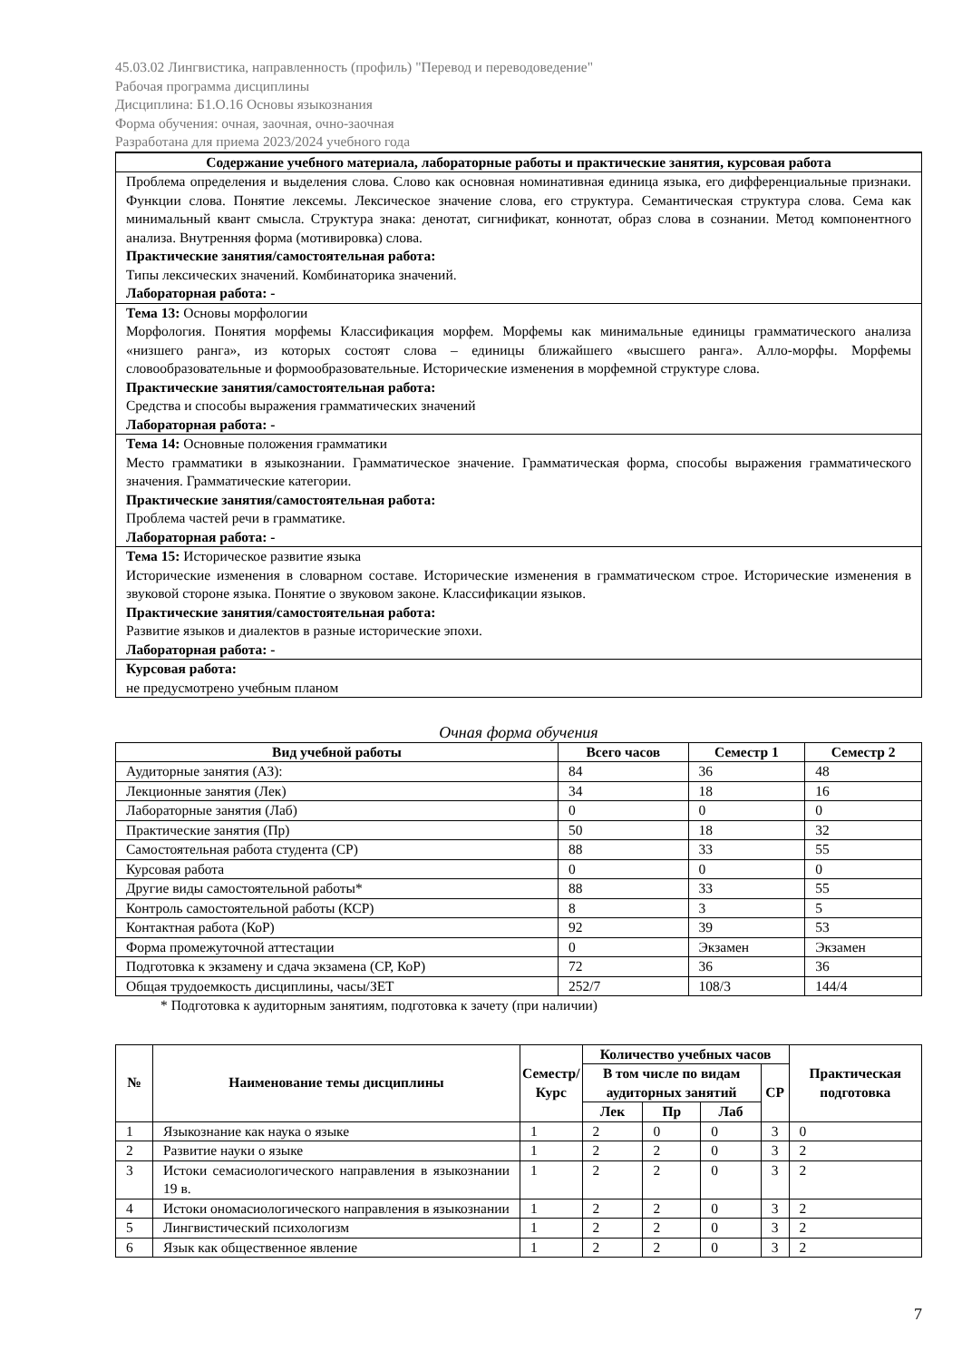45.03.02 Лингвистика, направленность (профиль) "Перевод и переводоведение"
Рабочая программа дисциплины
Дисциплина: Б1.О.16 Основы языкознания
Форма обучения: очная, заочная, очно-заочная
Разработана для приема 2023/2024 учебного года
| Содержание учебного материала, лабораторные работы и практические занятия, курсовая работа |
| --- |
| Проблема определения и выделения слова. Слово как основная номинативная единица языка, его дифференциальные признаки. Функции слова. Понятие лексемы. Лексическое значение слова, его структура. Семантическая структура слова. Сема как минимальный квант смысла. Структура знака: денотат, сигнификат, коннотат, образ слова в сознании. Метод компонентного анализа. Внутренняя форма (мотивировка) слова. Практические занятия/самостоятельная работа: Типы лексических значений. Комбинаторика значений. Лабораторная работа: - |
| Тема 13: Основы морфологии Морфология. Понятия морфемы Классификация морфем. Морфемы как минимальные единицы грамматического анализа «низшего ранга», из которых состоят слова – единицы ближайшего «высшего ранга». Алло-морфы. Морфемы словообразовательные и формообразовательные. Исторические изменения в морфемной структуре слова. Практические занятия/самостоятельная работа: Средства и способы выражения грамматических значений Лабораторная работа: - |
| Тема 14: Основные положения грамматики Место грамматики в языкознании. Грамматическое значение. Грамматическая форма, способы выражения грамматического значения. Грамматические категории. Практические занятия/самостоятельная работа: Проблема частей речи в грамматике. Лабораторная работа: - |
| Тема 15: Историческое развитие языка Исторические изменения в словарном составе. Исторические изменения в грамматическом строе. Исторические изменения в звуковой стороне языка. Понятие о звуковом законе. Классификации языков. Практические занятия/самостоятельная работа: Развитие языков и диалектов в разные исторические эпохи. Лабораторная работа: - |
| Курсовая работа: не предусмотрено учебным планом |
Очная форма обучения
| Вид учебной работы | Всего часов | Семестр 1 | Семестр 2 |
| --- | --- | --- | --- |
| Аудиторные занятия (АЗ): | 84 | 36 | 48 |
| Лекционные занятия (Лек) | 34 | 18 | 16 |
| Лабораторные занятия (Лаб) | 0 | 0 | 0 |
| Практические занятия (Пр) | 50 | 18 | 32 |
| Самостоятельная работа студента (СР) | 88 | 33 | 55 |
| Курсовая работа | 0 | 0 | 0 |
| Другие виды самостоятельной работы* | 88 | 33 | 55 |
| Контроль самостоятельной работы (КСР) | 8 | 3 | 5 |
| Контактная работа (КоР) | 92 | 39 | 53 |
| Форма промежуточной аттестации | 0 | Экзамен | Экзамен |
| Подготовка к экзамену и сдача экзамена (СР, КоР) | 72 | 36 | 36 |
| Общая трудоемкость дисциплины, часы/ЗЕТ | 252/7 | 108/3 | 144/4 |
* Подготовка к аудиторным занятиям, подготовка к зачету (при наличии)
| № | Наименование темы дисциплины | Семестр/ Курс | Количество учебных часов | | | | Практическая подготовка |
| --- | --- | --- | --- | --- | --- | --- | --- |
| | | | В том числе по видам аудиторных занятий | | | СР | |
| | | | Лек | Пр | Лаб | | |
| 1 | Языкознание как наука о языке | 1 | 2 | 0 | 0 | 3 | 0 |
| 2 | Развитие науки о языке | 1 | 2 | 2 | 0 | 3 | 2 |
| 3 | Истоки семасиологического направления в языкознании 19 в. | 1 | 2 | 2 | 0 | 3 | 2 |
| 4 | Истоки ономасиологического направления в языкознании | 1 | 2 | 2 | 0 | 3 | 2 |
| 5 | Лингвистический психологизм | 1 | 2 | 2 | 0 | 3 | 2 |
| 6 | Язык как общественное явление | 1 | 2 | 2 | 0 | 3 | 2 |
7